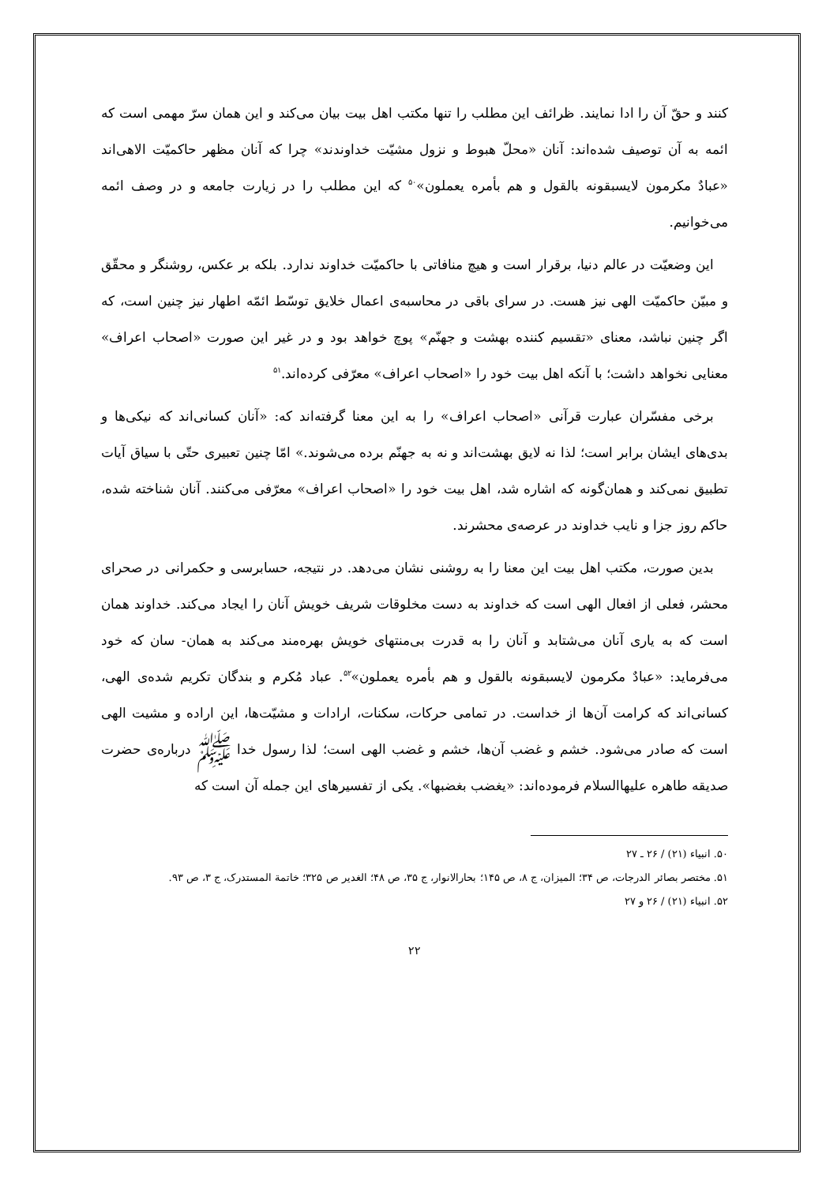کنند و حقّ آن را ادا نمایند. ظرائف این مطلب را تنها مکتب اهل بیت بیان می‌کند و این همان سرّ مهمی است که ائمه به آن توصیف شده‌اند: آنان «محلّ هبوط و نزول مشیّت خداوندند» چرا که آنان مظهر حاکمیّت الاهی‌اند «عبادٌ مکرمون لایسبقونه بالقول و هم بأمره یعملون»<sup>۵۰</sup> که این مطلب را در زیارت جامعه و در وصف ائمه می‌خوانیم.
این وضعیّت در عالم دنیا، برقرار است و هیچ منافاتی با حاکمیّت خداوند ندارد. بلکه بر عکس، روشنگر و محقّق و مبیّن حاکمیّت الهی نیز هست. در سرای باقی در محاسبه‌ی اعمال خلایق توسّط ائمّه اطهار نیز چنین است، که اگر چنین نباشد، معنای «تقسیم کننده بهشت و جهنّم» پوچ خواهد بود و در غیر این صورت «اصحاب اعراف» معنایی نخواهد داشت؛ با آنکه اهل بیت خود را «اصحاب اعراف» معرّفی کرده‌اند.<sup>۵۱</sup>
برخی مفسّران عبارت قرآنی «اصحاب اعراف» را به این معنا گرفته‌اند که: «آنان کسانی‌اند که نیکی‌ها و بدی‌های ایشان برابر است؛ لذا نه لایق بهشت‌اند و نه به جهنّم برده می‌شوند.» امّا چنین تعبیری حتّی با سیاق آیات تطبیق نمی‌کند و همان‌گونه که اشاره شد، اهل بیت خود را «اصحاب اعراف» معرّفی می‌کنند. آنان شناخته شده، حاکم روز جزا و نایب خداوند در عرصه‌ی محشرند.
بدین صورت، مکتب اهل بیت این معنا را به روشنی نشان می‌دهد. در نتیجه، حسابرسی و حکمرانی در صحرای محشر، فعلی از افعال الهی است که خداوند به دست مخلوقات شریف خویش آنان را ایجاد می‌کند. خداوند همان است که به یاری آنان می‌شتابد و آنان را به قدرت بی‌منتهای خویش بهره‌مند می‌کند به همان- سان که خود می‌فرماید: «عبادٌ مکرمون لایسبقونه بالقول و هم بأمره یعملون»<sup>۵۲</sup>. عباد مُکرم و بندگان تکریم شده‌ی الهی، کسانی‌اند که کرامت آن‌ها از خداست. در تمامی حرکات، سکنات، ارادات و مشیّت‌ها، این اراده و مشیت الهی است که صادر می‌شود. خشم و غضب آن‌ها، خشم و غضب الهی است؛ لذا رسول خدا ﷺ درباره‌ی حضرت صدیقه طاهره علیها‌السلام فرموده‌اند: «یغضب بغضبها». یکی از تفسیرهای این جمله آن است که
۵۰. انبیاء (۲۱) / ۲۶ ـ ۲۷
۵۱. مختصر بصائر الدرجات، ص ۳۴؛ المیزان، ج ۸، ص ۱۴۵؛ بحارالانوار، ج ۳۵، ص ۴۸؛ الغدیر ص ۳۲۵؛ خاتمة المستدرک، ج ۳، ص ۹۳.
۵۲. انبیاء (۲۱) / ۲۶ و ۲۷
۲۲